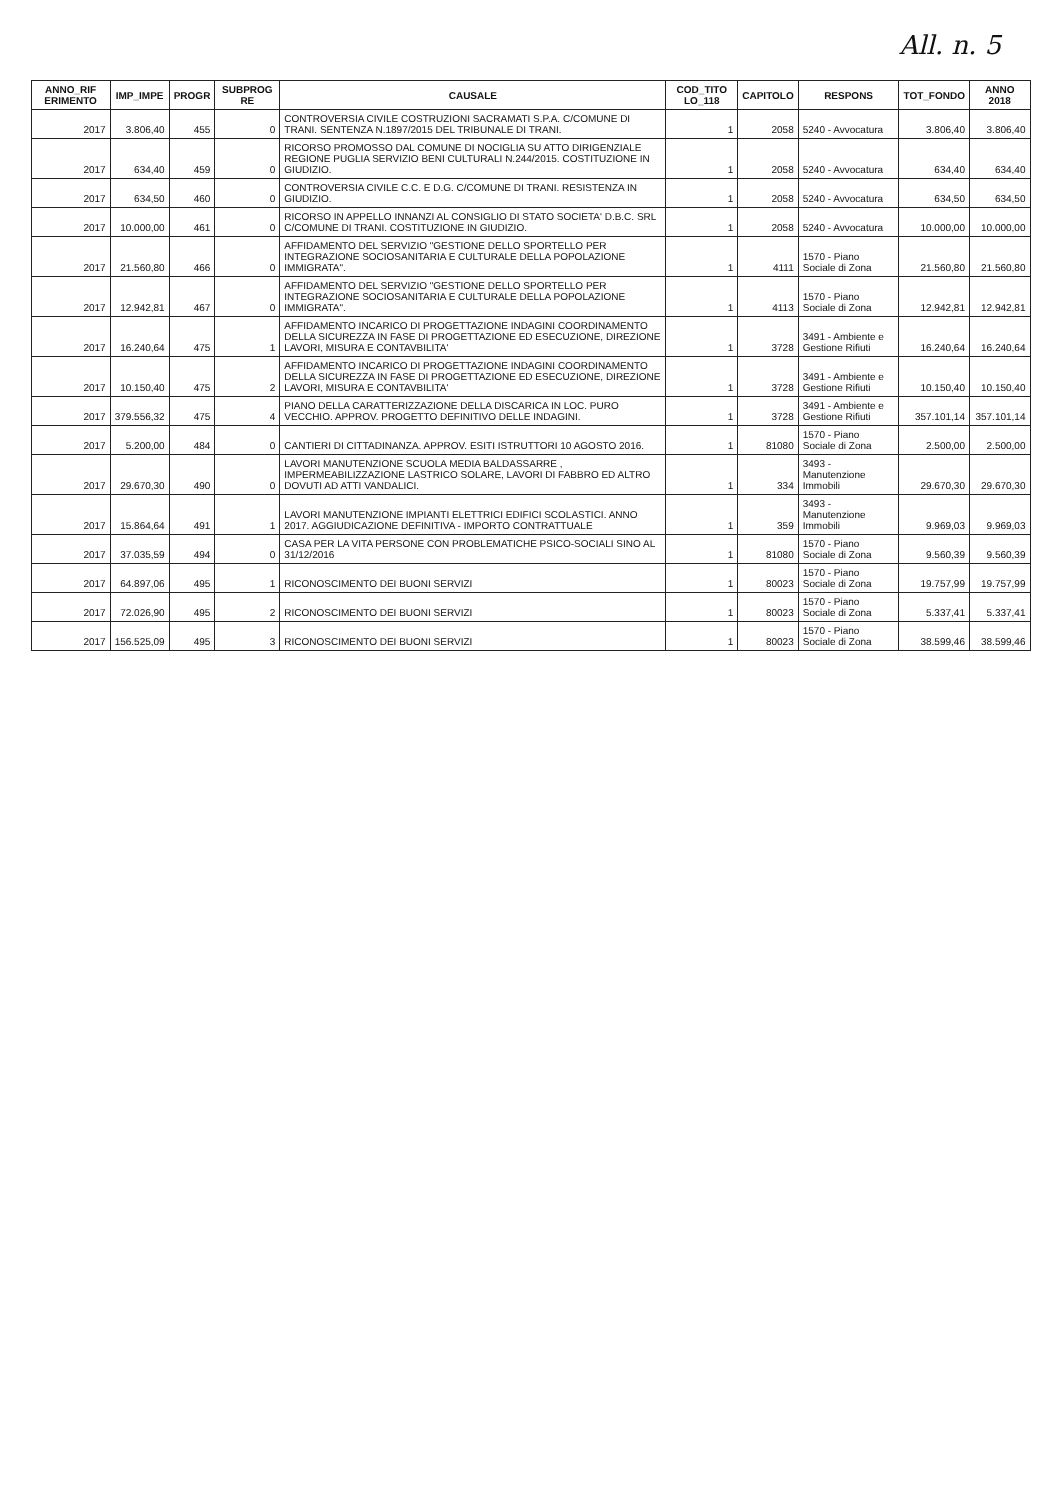All. n. 5
| ANNO_RIF ERIMENTO | IMP_IMPE | PROGR | SUBPROG RE | CAUSALE | COD_TITO LO_118 | CAPITOLO | RESPONS | TOT_FONDO | ANNO 2018 |
| --- | --- | --- | --- | --- | --- | --- | --- | --- | --- |
| 2017 | 3.806,40 | 455 | 0 | CONTROVERSIA CIVILE COSTRUZIONI SACRAMATI S.P.A. C/COMUNE DI TRANI. SENTENZA N.1897/2015 DEL TRIBUNALE DI TRANI. | 1 | 2058 | 5240 - Avvocatura | 3.806,40 | 3.806,40 |
| 2017 | 634,40 | 459 | 0 | RICORSO PROMOSSO DAL COMUNE DI NOCIGLIA SU ATTO DIRIGENZIALE REGIONE PUGLIA SERVIZIO BENI CULTURALI N.244/2015. COSTITUZIONE IN GIUDIZIO. | 1 | 2058 | 5240 - Avvocatura | 634,40 | 634,40 |
| 2017 | 634,50 | 460 | 0 | CONTROVERSIA CIVILE C.C. E D.G. C/COMUNE DI TRANI. RESISTENZA IN GIUDIZIO. | 1 | 2058 | 5240 - Avvocatura | 634,50 | 634,50 |
| 2017 | 10.000,00 | 461 | 0 | RICORSO IN APPELLO INNANZI AL CONSIGLIO DI STATO SOCIETA' D.B.C. SRL C/COMUNE DI TRANI. COSTITUZIONE IN GIUDIZIO. | 1 | 2058 | 5240 - Avvocatura | 10.000,00 | 10.000,00 |
| 2017 | 21.560,80 | 466 | 0 | AFFIDAMENTO DEL SERVIZIO "GESTIONE DELLO SPORTELLO PER INTEGRAZIONE SOCIOSANITARIA E CULTURALE DELLA POPOLAZIONE IMMIGRATA". | 1 | 4111 | 1570 - Piano Sociale di Zona | 21.560,80 | 21.560,80 |
| 2017 | 12.942,81 | 467 | 0 | AFFIDAMENTO DEL SERVIZIO "GESTIONE DELLO SPORTELLO PER INTEGRAZIONE SOCIOSANITARIA E CULTURALE DELLA POPOLAZIONE IMMIGRATA". | 1 | 4113 | 1570 - Piano Sociale di Zona | 12.942,81 | 12.942,81 |
| 2017 | 16.240,64 | 475 | 1 | AFFIDAMENTO INCARICO DI PROGETTAZIONE INDAGINI COORDINAMENTO DELLA SICUREZZA IN FASE DI PROGETTAZIONE ED ESECUZIONE, DIREZIONE LAVORI, MISURA E CONTAVBILITA' | 1 | 3728 | 3491 - Ambiente e Gestione Rifiuti | 16.240,64 | 16.240,64 |
| 2017 | 10.150,40 | 475 | 2 | AFFIDAMENTO INCARICO DI PROGETTAZIONE INDAGINI COORDINAMENTO DELLA SICUREZZA IN FASE DI PROGETTAZIONE ED ESECUZIONE, DIREZIONE LAVORI, MISURA E CONTAVBILITA' | 1 | 3728 | 3491 - Ambiente e Gestione Rifiuti | 10.150,40 | 10.150,40 |
| 2017 | 379.556,32 | 475 | 4 | PIANO DELLA CARATTERIZZAZIONE DELLA DISCARICA IN LOC. PURO VECCHIO. APPROV. PROGETTO DEFINITIVO DELLE INDAGINI. | 1 | 3728 | 3491 - Ambiente e Gestione Rifiuti | 357.101,14 | 357.101,14 |
| 2017 | 5.200,00 | 484 | 0 | CANTIERI DI CITTADINANZA. APPROV. ESITI ISTRUTTORI 10 AGOSTO 2016. | 1 | 81080 | 1570 - Piano Sociale di Zona | 2.500,00 | 2.500,00 |
| 2017 | 29.670,30 | 490 | 0 | LAVORI MANUTENZIONE SCUOLA MEDIA BALDASSARRE , IMPERMEABILIZZAZIONE LASTRICO SOLARE, LAVORI DI FABBRO ED ALTRO DOVUTI AD ATTI VANDALICI. | 1 | 334 | 3493 - Manutenzione Immobili | 29.670,30 | 29.670,30 |
| 2017 | 15.864,64 | 491 | 1 | LAVORI MANUTENZIONE IMPIANTI ELETTRICI EDIFICI SCOLASTICI. ANNO 2017. AGGIUDICAZIONE DEFINITIVA - IMPORTO CONTRATTUALE | 1 | 359 | 3493 - Manutenzione Immobili | 9.969,03 | 9.969,03 |
| 2017 | 37.035,59 | 494 | 0 | CASA PER LA VITA PERSONE CON PROBLEMATICHE PSICO-SOCIALI SINO AL 31/12/2016 | 1 | 81080 | 1570 - Piano Sociale di Zona | 9.560,39 | 9.560,39 |
| 2017 | 64.897,06 | 495 | 1 | RICONOSCIMENTO DEI BUONI SERVIZI | 1 | 80023 | 1570 - Piano Sociale di Zona | 19.757,99 | 19.757,99 |
| 2017 | 72.026,90 | 495 | 2 | RICONOSCIMENTO DEI BUONI SERVIZI | 1 | 80023 | 1570 - Piano Sociale di Zona | 5.337,41 | 5.337,41 |
| 2017 | 156.525,09 | 495 | 3 | RICONOSCIMENTO DEI BUONI SERVIZI | 1 | 80023 | 1570 - Piano Sociale di Zona | 38.599,46 | 38.599,46 |